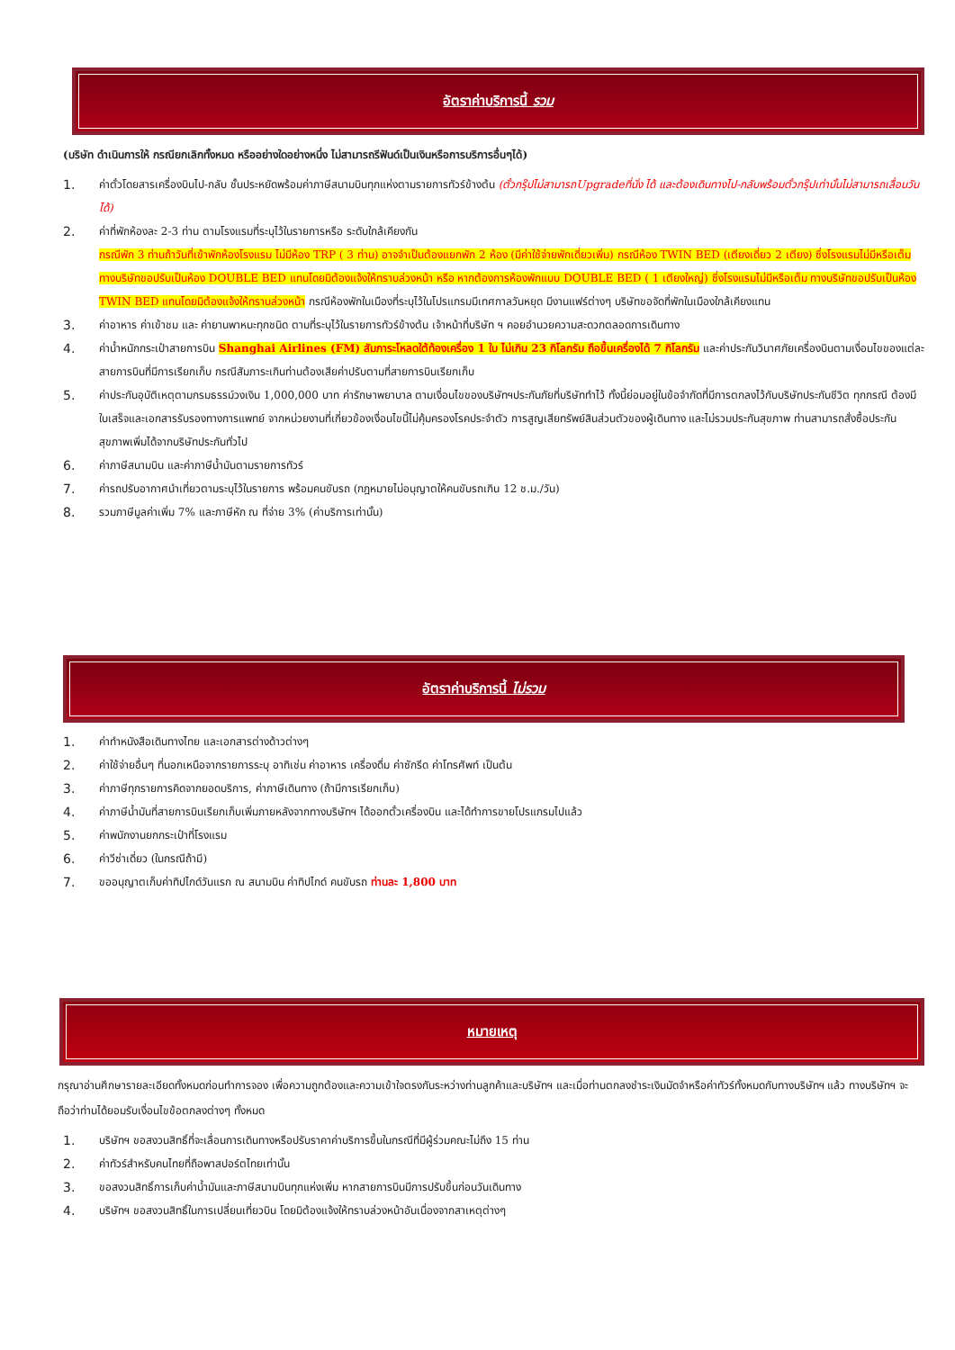อัตราค่าบริการนี้ รวม
(บริษัท ดำเนินการให้ กรณียกเลิกทั้งหมด หรืออย่างใดอย่างหนึ่ง ไม่สามารถรีฟันด์เป็นเงินหรือการบริการอื่นๆได้)
1. ค่าตั๋วโดยสารเครื่องบินไป-กลับ ชั้นประหยัดพร้อมค่าภาษีสนามบินทุกแห่งตามรายการทัวร์ข้างต้น (ตั๋วกรุ๊ปไม่สามารถUpgradeที่นั่ง ได้ และต้องเดินทางไป-กลับพร้อมตั๋วกรุ๊ปเท่านั้นไม่สามารถเลื่อนวันได้)
2. ค่าที่พักห้องละ 2-3 ท่าน ตามโรงแรมที่ระบุไว้ในรายการหรือ ระดับใกล้เคียงกัน
กรณีพัก 3 ท่านถ้าวันที่เข้าพักห้องโรงแรม ไม่มีห้อง TRP ( 3 ท่าน) อาจจำเป็นต้องแยกพัก 2 ห้อง (มีค่าใช้จ่ายพักเดี่ยวเพิ่ม) กรณีห้อง TWIN BED (เตียงเดี่ยว 2 เตียง) ซึ่งโรงแรมไม่มีหรือเต็ม ทางบริษัทขอปรับเป็นห้อง DOUBLE BED แทนโดยมิต้องแจ้งให้ทราบล่วงหน้า หรือ หากต้องการห้องพักแบบ DOUBLE BED ( 1 เตียงใหญ่) ซึ่งโรงแรมไม่มีหรือเต็ม ทางบริษัทขอปรับเป็นห้อง TWIN BED แทนโดยมิต้องแจ้งให้ทราบล่วงหน้า กรณีห้องพักในเมืองที่ระบุไว้ในโปรแกรมมีเทศกาลวันหยุด มีงานแฟร์ต่างๆ บริษัทขอจัดที่พักในเมืองใกล้เคียงแทน
3. ค่าอาหาร ค่าเข้าชม และ ค่ายานพาหนะทุกชนิด ตามที่ระบุไว้ในรายการทัวร์ข้างต้น เจ้าหน้าที่บริษัท ฯ คอยอำนวยความสะดวกตลอดการเดินทาง
4. ค่าน้ำหนักกระเป๋าสายการบิน Shanghai Airlines (FM) สัมภาระโหลดใต้ท้องเครื่อง 1 ใบ ไม่เกิน 23 กิโลกรัม ถือขึ้นเครื่องได้ 7 กิโลกรัม และค่าประกันวินาศภัยเครื่องบินตามเงื่อนไขของแต่ละสายการบินที่มีการเรียกเก็บ กรณีสัมภาระเกินท่านต้องเสียค่าปรับตามที่สายการบินเรียกเก็บ
5. ค่าประกันอุบัติเหตุตามกรมธรรม์วงเงิน 1,000,000 บาท ค่ารักษาพยาบาล ตามเงื่อนไขของบริษัทฯประกันภัยที่บริษัททำไว้ ทั้งนี้ย่อมอยู่ในข้อจำกัดที่มีการตกลงไว้กับบริษัทประกันชีวิต ทุกกรณี ต้องมีใบเสร็จและเอกสารรับรองทางการแพทย์ จากหน่วยงานที่เกี่ยวข้องเงื่อนไขนี้ไม่คุ้มครองโรคประจำตัว การสูญเสียทรัพย์สินส่วนตัวของผู้เดินทาง และไม่รวมประกันสุขภาพ ท่านสามารถสั่งซื้อประกันสุขภาพเพิ่มได้จากบริษัทประกันทั่วไป
6. ค่าภาษีสนามบิน และค่าภาษีน้ำมันตามรายการทัวร์
7. ค่ารถปรับอากาศนำเที่ยวตามระบุไว้ในรายการ พร้อมคนขับรถ (กฎหมายไม่อนุญาตให้คนขับรถเกิน 12 ช.ม./วัน)
8. รวมภาษีมูลค่าเพิ่ม 7% และภาษีหัก ณ ที่จ่าย 3% (ค่าบริการเท่านั้น)
อัตราค่าบริการนี้ ไม่รวม
1. ค่าทำหนังสือเดินทางไทย และเอกสารต่างด้าวต่างๆ
2. ค่าใช้จ่ายอื่นๆ ที่นอกเหนือจากรายการระบุ อาทิเช่น ค่าอาหาร เครื่องดื่ม ค่าซักรีด ค่าโทรศัพท์ เป็นต้น
3. ค่าภาษีทุกรายการคิดจากยอดบริการ, ค่าภาษีเดินทาง (ถ้ามีการเรียกเก็บ)
4. ค่าภาษีน้ำมันที่สายการบินเรียกเก็บเพิ่มภายหลังจากทางบริษัทฯ ได้ออกตั๋วเครื่องบิน และได้ทำการขายโปรแกรมไปแล้ว
5. ค่าพนักงานยกกระเป๋าที่โรงแรม
6. ค่าวีซ่าเดี่ยว (ในกรณีถ้ามี)
7. ขออนุญาตเก็บค่าทิปไกด์วันแรก ณ สนามบิน ค่าทิปไกด์ คนขับรถ ท่านละ 1,800 บาท
หมายเหตุ
กรุณาอ่านศึกษารายละเอียดทั้งหมดก่อนทำการจอง เพื่อความถูกต้องและความเข้าใจตรงกันระหว่างท่านลูกค้าและบริษัทฯ และเมื่อท่านตกลงชำระเงินมัดจำหรือค่าทัวร์ทั้งหมดกับทางบริษัทฯ แล้ว ทางบริษัทฯ จะถือว่าท่านได้ยอมรับเงื่อนไขข้อตกลงต่างๆ ทั้งหมด
1. บริษัทฯ ขอสงวนสิทธิ์ที่จะเลื่อนการเดินทางหรือปรับราคาค่าบริการขึ้นในกรณีที่มีผู้ร่วมคณะไม่ถึง 15 ท่าน
2. ค่าทัวร์สำหรับคนไทยที่ถือพาสปอร์ตไทยเท่านั้น
3. ขอสงวนสิทธิ์การเก็บค่าน้ำมันและภาษีสนามบินทุกแห่งเพิ่ม หากสายการบินมีการปรับขึ้นก่อนวันเดินทาง
4. บริษัทฯ ขอสงวนสิทธิ์ในการเปลี่ยนเที่ยวบิน โดยมิต้องแจ้งให้ทราบล่วงหน้าอันเนื่องจากสาเหตุต่างๆ